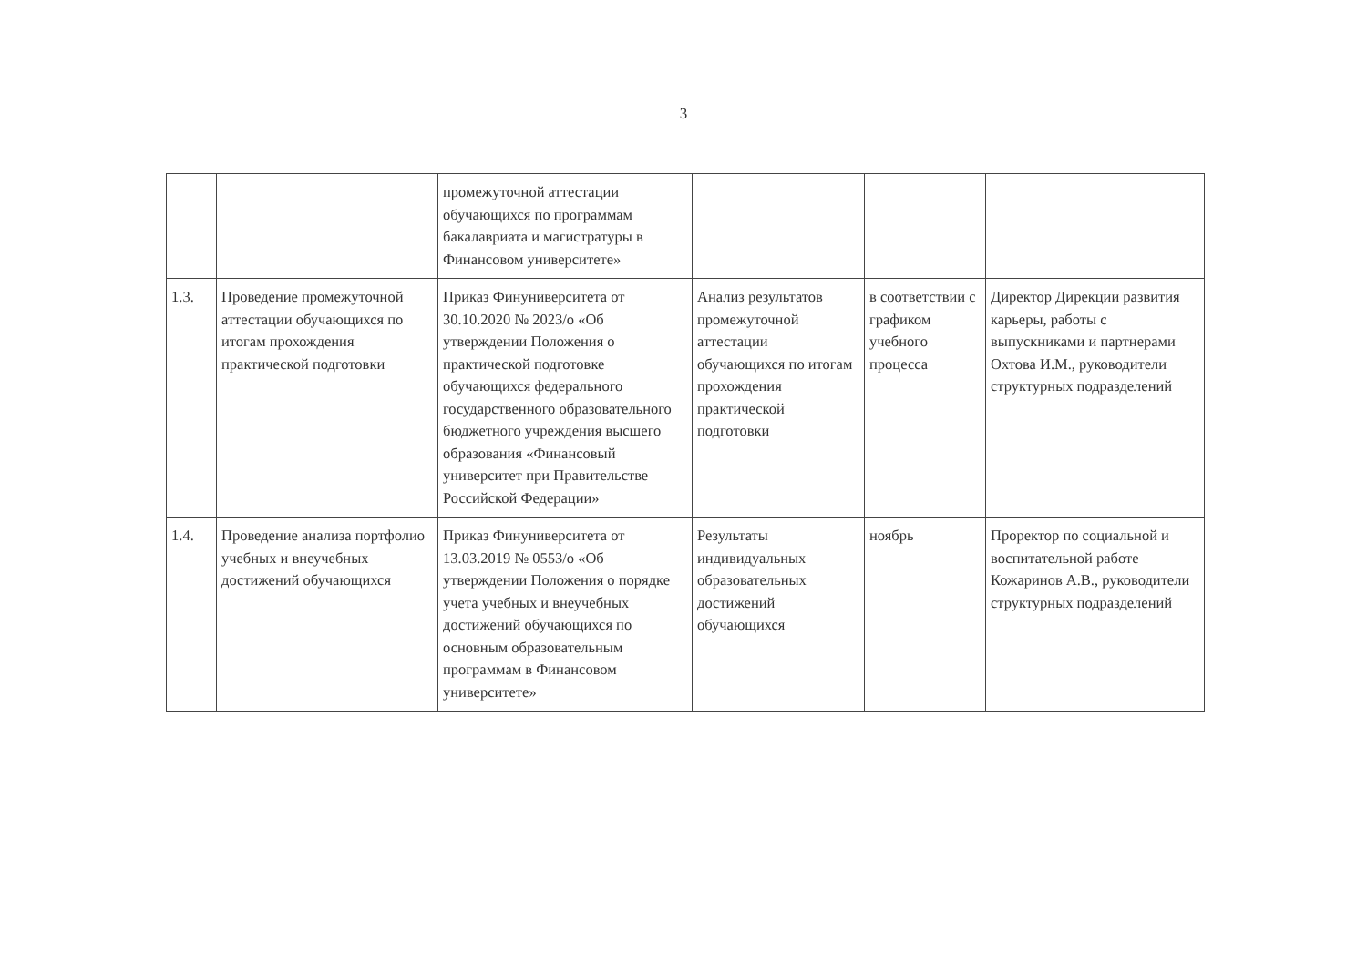3
| | | промежуточной аттестации обучающихся по программам бакалавриата и магистратуры в Финансовом университете» | | | |
| 1.3. | Проведение промежуточной аттестации обучающихся по итогам прохождения практической подготовки | Приказ Финуниверситета от 30.10.2020 № 2023/о «Об утверждении Положения о практической подготовке обучающихся федерального государственного образовательного бюджетного учреждения высшего образования «Финансовый университет при Правительстве Российской Федерации» | Анализ результатов промежуточной аттестации обучающихся по итогам прохождения практической подготовки | в соответствии с графиком учебного процесса | Директор Дирекции развития карьеры, работы с выпускниками и партнерами Охтова И.М., руководители структурных подразделений |
| 1.4. | Проведение анализа портфолио учебных и внеучебных достижений обучающихся | Приказ Финуниверситета от 13.03.2019 № 0553/о «Об утверждении Положения о порядке учета учебных и внеучебных достижений обучающихся по основным образовательным программам в Финансовом университете» | Результаты индивидуальных образовательных достижений обучающихся | ноябрь | Проректор по социальной и воспитательной работе Кожаринов А.В., руководители структурных подразделений |